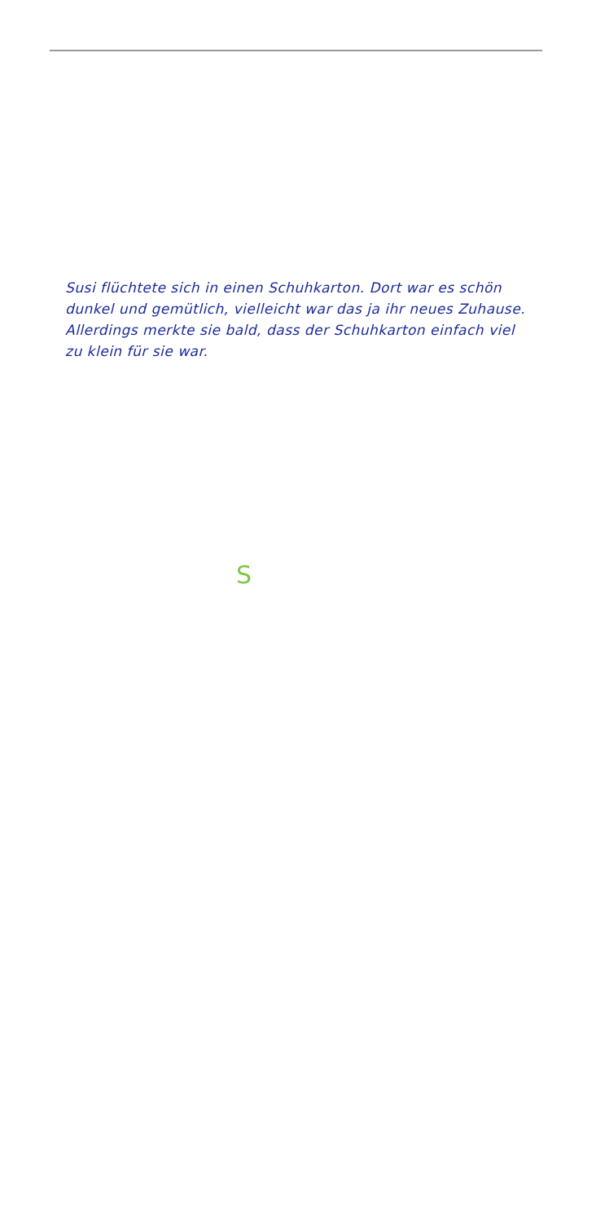Susi flüchtete sich in einen Schuhkarton. Dort war es schön dunkel und gemütlich, vielleicht war das ja ihr neues Zuhause. Allerdings merkte sie bald, dass der Schuhkarton einfach viel zu klein für sie war.
S